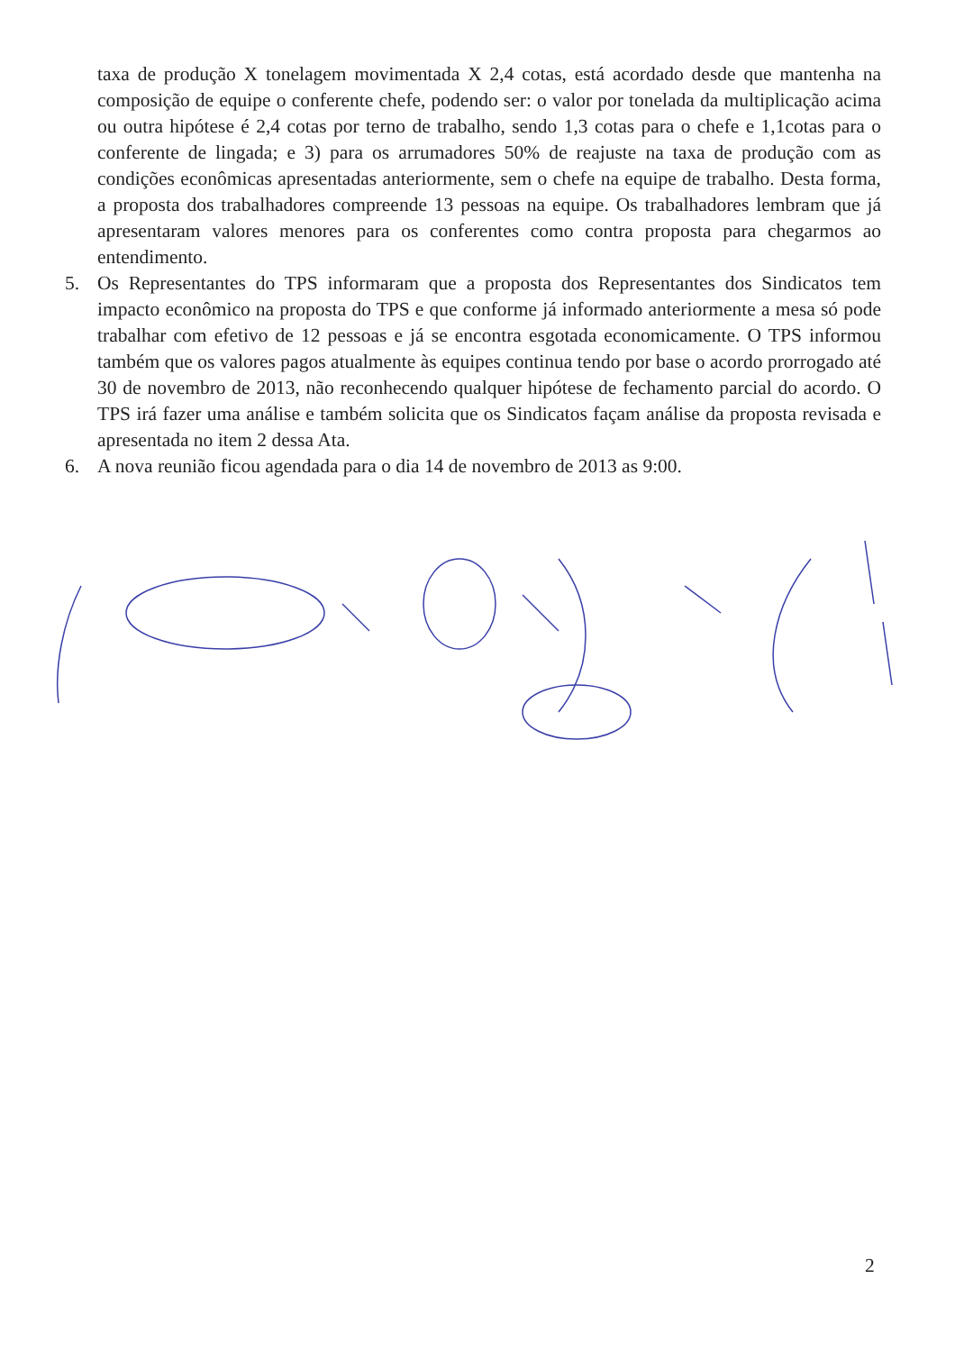taxa de produção X tonelagem movimentada X 2,4 cotas, está acordado desde que mantenha na composição de equipe o conferente chefe, podendo ser: o valor por tonelada da multiplicação acima ou outra hipótese é 2,4 cotas por terno de trabalho, sendo 1,3 cotas para o chefe e 1,1cotas para o conferente de lingada; e 3) para os arrumadores 50% de reajuste na taxa de produção com as condições econômicas apresentadas anteriormente, sem o chefe na equipe de trabalho. Desta forma, a proposta dos trabalhadores compreende 13 pessoas na equipe. Os trabalhadores lembram que já apresentaram valores menores para os conferentes como contra proposta para chegarmos ao entendimento.
5. Os Representantes do TPS informaram que a proposta dos Representantes dos Sindicatos tem impacto econômico na proposta do TPS e que conforme já informado anteriormente a mesa só pode trabalhar com efetivo de 12 pessoas e já se encontra esgotada economicamente. O TPS informou também que os valores pagos atualmente às equipes continua tendo por base o acordo prorrogado até 30 de novembro de 2013, não reconhecendo qualquer hipótese de fechamento parcial do acordo. O TPS irá fazer uma análise e também solicita que os Sindicatos façam análise da proposta revisada e apresentada no item 2 dessa Ata.
6. A nova reunião ficou agendada para o dia 14 de novembro de 2013 as 9:00.
2